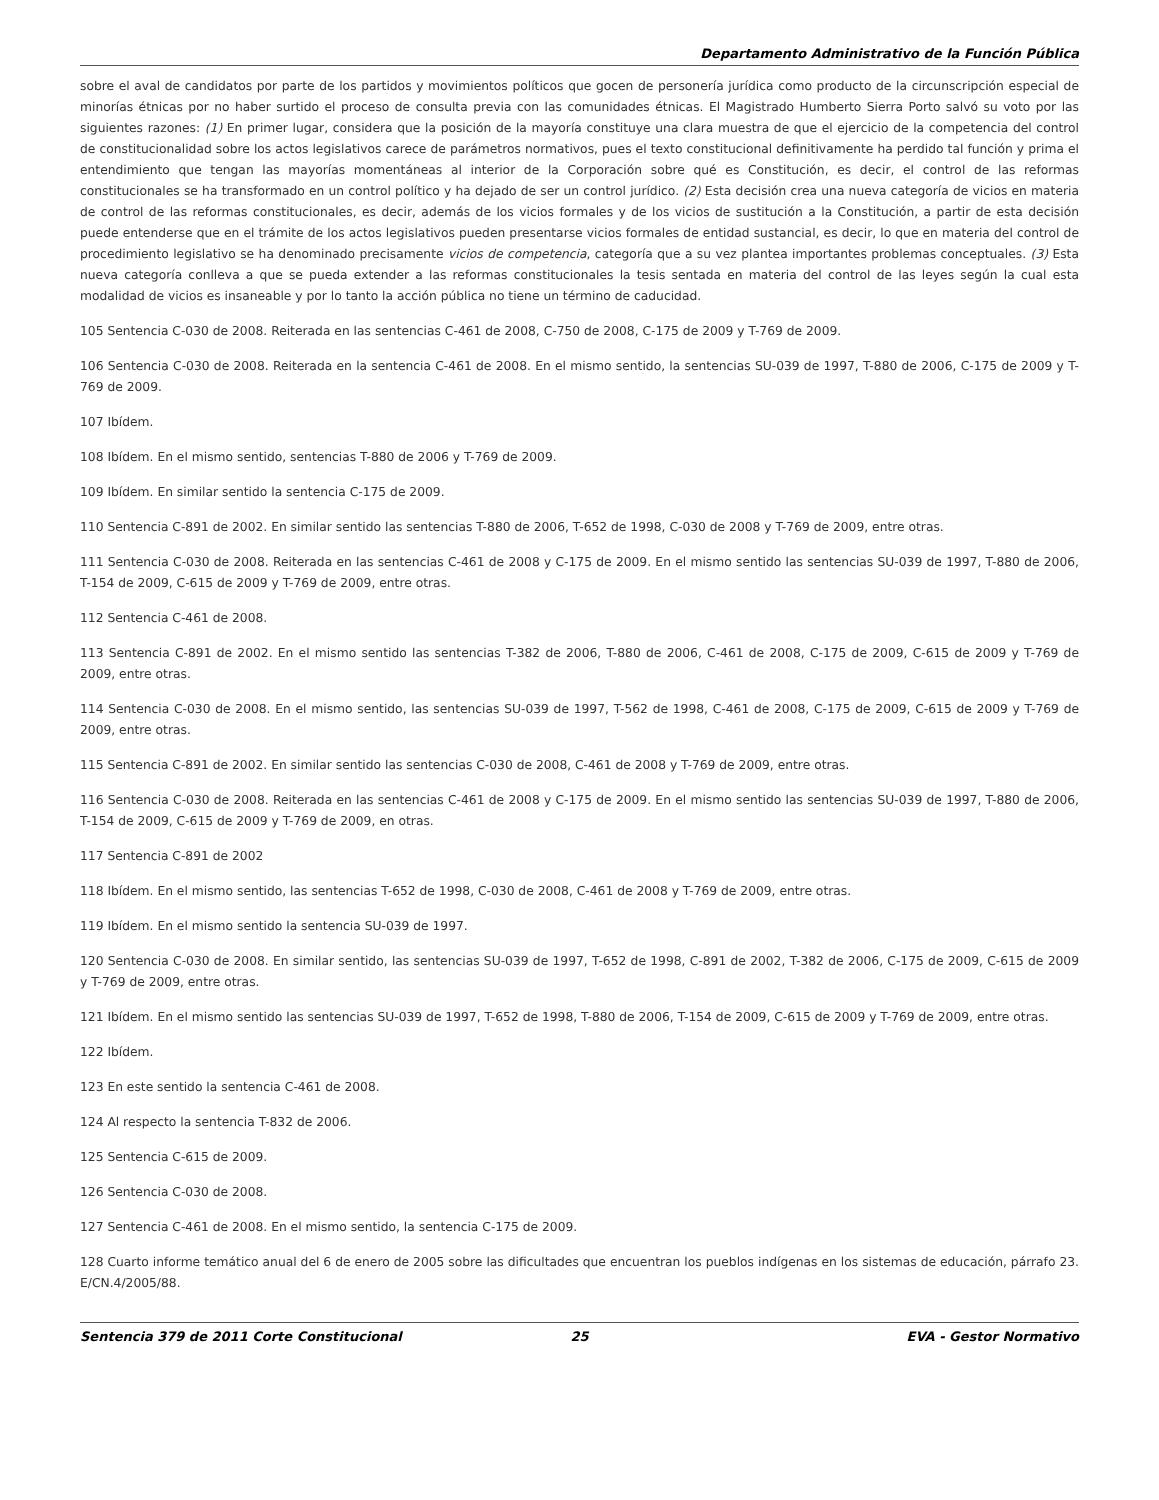Departamento Administrativo de la Función Pública
sobre el aval de candidatos por parte de los partidos y movimientos políticos que gocen de personería jurídica como producto de la circunscripción especial de minorías étnicas por no haber surtido el proceso de consulta previa con las comunidades étnicas. El Magistrado Humberto Sierra Porto salvó su voto por las siguientes razones: (1) En primer lugar, considera que la posición de la mayoría constituye una clara muestra de que el ejercicio de la competencia del control de constitucionalidad sobre los actos legislativos carece de parámetros normativos, pues el texto constitucional definitivamente ha perdido tal función y prima el entendimiento que tengan las mayorías momentáneas al interior de la Corporación sobre qué es Constitución, es decir, el control de las reformas constitucionales se ha transformado en un control político y ha dejado de ser un control jurídico. (2) Esta decisión crea una nueva categoría de vicios en materia de control de las reformas constitucionales, es decir, además de los vicios formales y de los vicios de sustitución a la Constitución, a partir de esta decisión puede entenderse que en el trámite de los actos legislativos pueden presentarse vicios formales de entidad sustancial, es decir, lo que en materia del control de procedimiento legislativo se ha denominado precisamente vicios de competencia, categoría que a su vez plantea importantes problemas conceptuales. (3) Esta nueva categoría conlleva a que se pueda extender a las reformas constitucionales la tesis sentada en materia del control de las leyes según la cual esta modalidad de vicios es insaneable y por lo tanto la acción pública no tiene un término de caducidad.
105 Sentencia C-030 de 2008. Reiterada en las sentencias C-461 de 2008, C-750 de 2008, C-175 de 2009 y T-769 de 2009.
106 Sentencia C-030 de 2008. Reiterada en la sentencia C-461 de 2008. En el mismo sentido, la sentencias SU-039 de 1997, T-880 de 2006, C-175 de 2009 y T-769 de 2009.
107 Ibídem.
108 Ibídem. En el mismo sentido, sentencias T-880 de 2006 y T-769 de 2009.
109 Ibídem. En similar sentido la sentencia C-175 de 2009.
110 Sentencia C-891 de 2002. En similar sentido las sentencias T-880 de 2006, T-652 de 1998, C-030 de 2008 y T-769 de 2009, entre otras.
111 Sentencia C-030 de 2008. Reiterada en las sentencias C-461 de 2008 y C-175 de 2009. En el mismo sentido las sentencias SU-039 de 1997, T-880 de 2006, T-154 de 2009, C-615 de 2009 y T-769 de 2009, entre otras.
112 Sentencia C-461 de 2008.
113 Sentencia C-891 de 2002. En el mismo sentido las sentencias T-382 de 2006, T-880 de 2006, C-461 de 2008, C-175 de 2009, C-615 de 2009 y T-769 de 2009, entre otras.
114 Sentencia C-030 de 2008. En el mismo sentido, las sentencias SU-039 de 1997, T-562 de 1998, C-461 de 2008, C-175 de 2009, C-615 de 2009 y T-769 de 2009, entre otras.
115 Sentencia C-891 de 2002. En similar sentido las sentencias C-030 de 2008, C-461 de 2008 y T-769 de 2009, entre otras.
116 Sentencia C-030 de 2008. Reiterada en las sentencias C-461 de 2008 y C-175 de 2009. En el mismo sentido las sentencias SU-039 de 1997, T-880 de 2006, T-154 de 2009, C-615 de 2009 y T-769 de 2009, en otras.
117 Sentencia C-891 de 2002
118 Ibídem. En el mismo sentido, las sentencias T-652 de 1998, C-030 de 2008, C-461 de 2008 y T-769 de 2009, entre otras.
119 Ibídem. En el mismo sentido la sentencia SU-039 de 1997.
120 Sentencia C-030 de 2008. En similar sentido, las sentencias SU-039 de 1997, T-652 de 1998, C-891 de 2002, T-382 de 2006, C-175 de 2009, C-615 de 2009 y T-769 de 2009, entre otras.
121 Ibídem. En el mismo sentido las sentencias SU-039 de 1997, T-652 de 1998, T-880 de 2006, T-154 de 2009, C-615 de 2009 y T-769 de 2009, entre otras.
122 Ibídem.
123 En este sentido la sentencia C-461 de 2008.
124 Al respecto la sentencia T-832 de 2006.
125 Sentencia C-615 de 2009.
126 Sentencia C-030 de 2008.
127 Sentencia C-461 de 2008. En el mismo sentido, la sentencia C-175 de 2009.
128 Cuarto informe temático anual del 6 de enero de 2005 sobre las dificultades que encuentran los pueblos indígenas en los sistemas de educación, párrafo 23. E/CN.4/2005/88.
Sentencia 379 de 2011 Corte Constitucional
25 EVA - Gestor Normativo